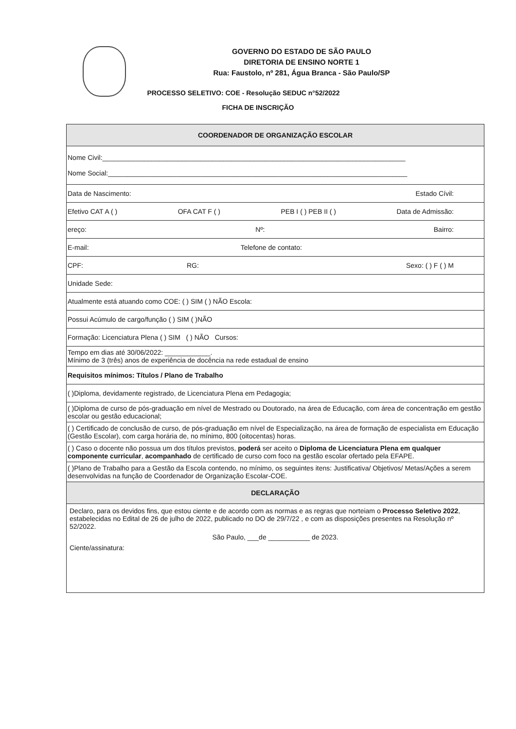GOVERNO DO ESTADO DE SÃO PAULO
DIRETORIA DE ENSINO NORTE 1
Rua: Faustolo, nº 281, Água Branca - São Paulo/SP
PROCESSO SELETIVO: COE - Resolução SEDUC n°52/2022
FICHA DE INSCRIÇÃO
| COORDENADOR DE ORGANIZAÇÃO ESCOLAR |
| Nome Civil:________________________________________________________________________________ Nome Social:_______________________________________________________________________________ |
| Data de Nascimento: Estado Cívil: |
| Efetivo CAT A ( ) OFA CAT F ( ) PEB I ( ) PEB II ( ) Data de Admissão: |
| ereço: Nº: Bairro: |
| E-mail: Telefone de contato: |
| CPF: RG: Sexo: ( ) F ( ) M |
| Unidade Sede: |
| Atualmente está atuando como COE: ( ) SIM ( ) NÃO Escola: |
| Possui Acúmulo de cargo/função ( ) SIM ( )NÃO |
| Formação: Licenciatura Plena ( ) SIM ( ) NÃO Cursos: |
| Tempo em dias até 30/06/2022: ____________. Mínimo de 3 (três) anos de experiência de docência na rede estadual de ensino |
| Requisitos mínimos: Títulos / Plano de Trabalho |
| ( )Diploma, devidamente registrado, de Licenciatura Plena em Pedagogia; |
| ( )Diploma de curso de pós-graduação em nível de Mestrado ou Doutorado, na área de Educação, com área de concentração em gestão escolar ou gestão educacional; |
| ( ) Certificado de conclusão de curso, de pós-graduação em nível de Especialização, na área de formação de especialista em Educação (Gestão Escolar), com carga horária de, no mínimo, 800 (oitocentas) horas. |
| ( ) Caso o docente não possua um dos títulos previstos, poderá ser aceito o Diploma de Licenciatura Plena em qualquer componente curricular , acompanhado de certificado de curso com foco na gestão escolar ofertado pela EFAPE. |
| ( )Plano de Trabalho para a Gestão da Escola contendo, no mínimo, os seguintes itens: Justificativa/ Objetivos/ Metas/Ações a serem desenvolvidas na função de Coordenador de Organização Escolar-COE. |
| DECLARAÇÃO |
| Declaro, para os devidos fins, que estou ciente e de acordo com as normas e as regras que norteiam o Processo Seletivo 2022 , estabelecidas no Edital de 26 de julho de 2022, publicado no DO de 29/7/22 , e com as disposições presentes na Resolução nº 52/2022. São Paulo, ___de ___________ de 2023. Ciente/assinatura: |